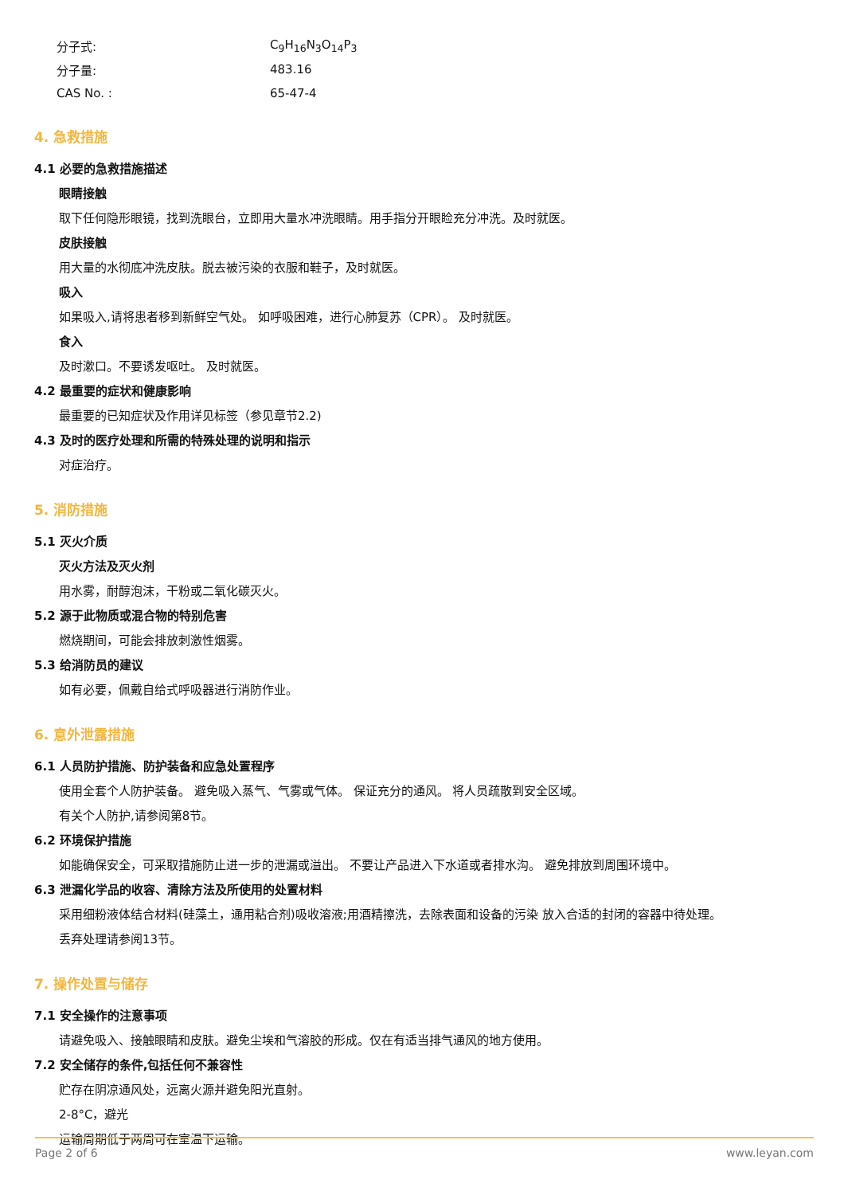分子式: C<sub>9</sub>H<sub>16</sub>N<sub>3</sub>O<sub>14</sub>P<sub>3</sub>
分子量: 483.16
CAS No. : 65-47-4
4. 急救措施
4.1 必要的急救措施描述
眼睛接触
取下任何隐形眼镜，找到洗眼台，立即用大量水冲洗眼睛。用手指分开眼睑充分冲洗。及时就医。
皮肤接触
用大量的水彻底冲洗皮肤。脱去被污染的衣服和鞋子，及时就医。
吸入
如果吸入,请将患者移到新鲜空气处。 如呼吸困难，进行心肺复苏（CPR）。 及时就医。
食入
及时漱口。不要诱发呕吐。 及时就医。
4.2 最重要的症状和健康影响
最重要的已知症状及作用详见标签（参见章节2.2)
4.3 及时的医疗处理和所需的特殊处理的说明和指示
对症治疗。
5. 消防措施
5.1 灭火介质
灭火方法及灭火剂
用水雾，耐醇泡沫，干粉或二氧化碳灭火。
5.2 源于此物质或混合物的特别危害
燃烧期间，可能会排放刺激性烟雾。
5.3 给消防员的建议
如有必要，佩戴自给式呼吸器进行消防作业。
6. 意外泄露措施
6.1 人员防护措施、防护装备和应急处置程序
使用全套个人防护装备。 避免吸入蒸气、气雾或气体。 保证充分的通风。 将人员疏散到安全区域。
有关个人防护,请参阅第8节。
6.2 环境保护措施
如能确保安全，可采取措施防止进一步的泄漏或溢出。 不要让产品进入下水道或者排水沟。 避免排放到周围环境中。
6.3 泄漏化学品的收容、清除方法及所使用的处置材料
采用细粉液体结合材料(硅藻土，通用粘合剂)吸收溶液;用酒精擦洗，去除表面和设备的污染 放入合适的封闭的容器中待处理。
丢弃处理请参阅13节。
7. 操作处置与储存
7.1 安全操作的注意事项
请避免吸入、接触眼睛和皮肤。避免尘埃和气溶胶的形成。仅在有适当排气通风的地方使用。
7.2 安全储存的条件,包括任何不兼容性
贮存在阴凉通风处，远离火源并避免阳光直射。
2-8°C，避光
运输周期低于两周可在室温下运输。
Page 2 of 6 www.leyan.com